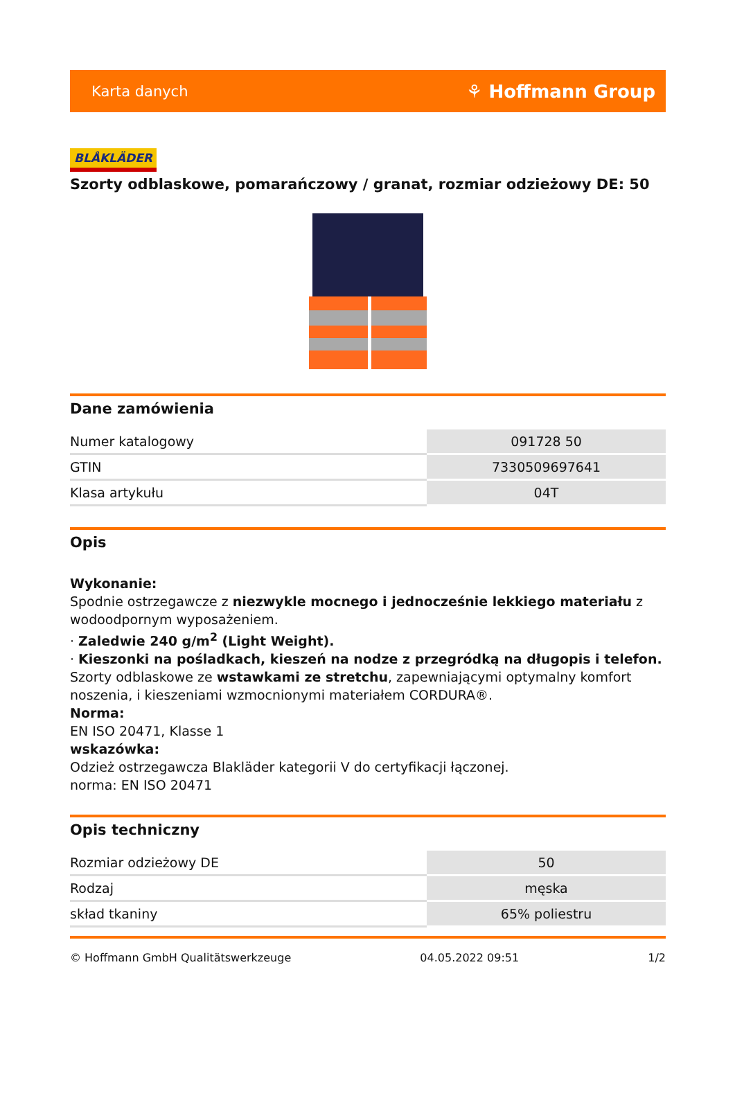Karta danych ⚘ Hoffmann Group
BLÅKLÄDER
Szorty odblaskowe, pomarańczowy / granat, rozmiar odzieżowy DE: 50
Dane zamówienia
| Numer katalogowy | 091728 50 |
| GTIN | 7330509697641 |
| Klasa artykułu | 04T |
Opis
Wykonanie:
Spodnie ostrzegawcze z niezwykle mocnego i jednocześnie lekkiego materiału z wodoodpornym wyposażeniem.
· Zaledwie 240 g/m<sup>2</sup> (Light Weight).
· Kieszonki na pośladkach, kieszeń na nodze z przegródką na długopis i telefon.
Szorty odblaskowe ze wstawkami ze stretchu, zapewniającymi optymalny komfort noszenia, i kieszeniami wzmocnionymi materiałem CORDURA®.
Norma:
EN ISO 20471, Klasse 1
wskazówka:
Odzież ostrzegawcza Blakläder kategorii V do certyfikacji łączonej.
norma: EN ISO 20471
Opis techniczny
| Rozmiar odzieżowy DE | 50 |
| Rodzaj | męska |
| skład tkaniny | 65% poliestru |
© Hoffmann GmbH Qualitätswerkzeuge 04.05.2022 09:51 1/2